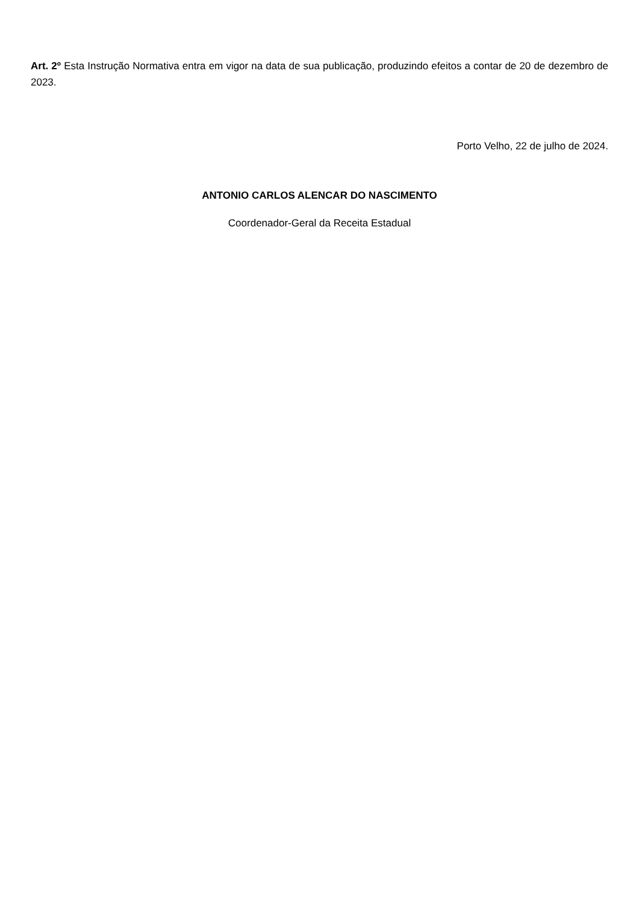Art. 2º Esta Instrução Normativa entra em vigor na data de sua publicação, produzindo efeitos a contar de 20 de dezembro de 2023.
Porto Velho, 22 de julho de 2024.
ANTONIO CARLOS ALENCAR DO NASCIMENTO
Coordenador-Geral da Receita Estadual